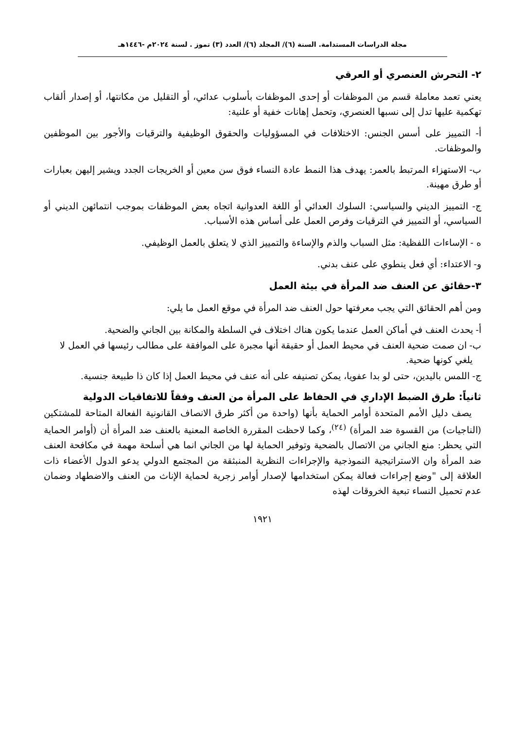مجلة الدراسات المستدامة. السنة (٦)/ المجلد (٦)/ العدد (٣) تموز . لسنة ٢٠٢٤م -١٤٤٦هـ
٢- التحرش العنصري أو العرقي
يعني تعمد معاملة قسم من الموظفات أو إحدى الموظفات بأسلوب عدائي، أو التقليل من مكانتها، أو إصدار ألقاب تهكمية عليها تدل إلى نسبها العنصري، وتحمل إهانات خفية أو علنية:
أ- التمييز على أسس الجنس: الاختلافات في المسؤوليات والحقوق الوظيفية والترقيات والأجور بين الموظفين والموظفات.
ب- الاستهزاء المرتبط بالعمر: يهدف هذا النمط عادة النساء فوق سن معين أو الخريجات الجدد ويشير إليهن بعبارات أو طرق مهينة.
ج- التمييز الديني والسياسي: السلوك العدائي أو اللغة العدوانية اتجاه بعض الموظفات بموجب انتمائهن الديني أو السياسي، أو التمييز في الترقيات وفرص العمل على أساس هذه الأسباب.
ه - الإساءات اللفظية: مثل السباب والذم والإساءة والتمييز الذي لا يتعلق بالعمل الوظيفي.
و- الاعتداء: أي فعل ينطوي على عنف بدني.
٣-حقائق عن العنف ضد المرأة في بيئة العمل
ومن أهم الحقائق التي يجب معرفتها حول العنف ضد المرأة في موقع العمل ما يلي:
أ- يحدث العنف في أماكن العمل عندما يكون هناك اختلاف في السلطة والمكانة بين الجاني والضحية.
ب- ان صمت ضحية العنف في محيط العمل أو حقيقة أنها مجبرة على الموافقة على مطالب رئيسها في العمل لا يلغي كونها ضحية.
ج- اللمس باليدين، حتى لو بدا عفويا، يمكن تصنيفه على أنه عنف في محيط العمل إذا كان ذا طبيعة جنسية.
ثانياً: طرق الضبط الإداري في الحفاظ على المرأة من العنف وفقاً للاتفاقيات الدولية
يصف دليل الأمم المتحدة أوامر الحماية بأنها (واحدة من أكثر طرق الانصاف القانونية الفعالة المتاحة للمشتكين (الناجيات) من القسوة ضد المرأة) <sup>(٢٤)</sup>، وكما لاحظت المقررة الخاصة المعنية بالعنف ضد المرأة أن (أوامر الحماية التي يحظر: منع الجاني من الاتصال بالضحية وتوفير الحماية لها من الجاني انما هي أسلحة مهمة في مكافحة العنف ضد المرأة وان الاستراتيجية النموذجية والإجراءات النظرية المنبثقة من المجتمع الدولي يدعو الدول الأعضاء ذات العلاقة إلى "وضع إجراءات فعالة يمكن استخدامها لإصدار أوامر زجرية لحماية الإناث من العنف والاضطهاد وضمان عدم تحميل النساء تبعية الخروقات لهذه
١٩٢١